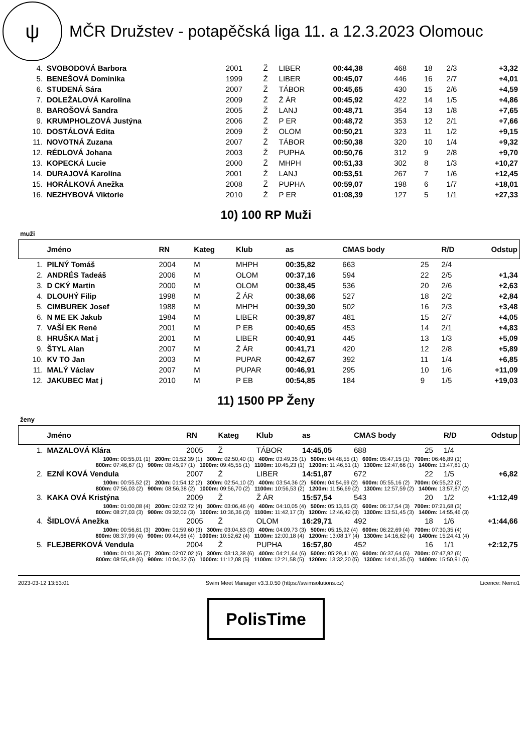ψ
MČR Družstev - potapěčská liga 11. a 12.3.2023 Olomouc
| 4. | SVOBODOVÁ Barbora | 2001 | Ž | LIBER | 00:44,38 | 468 | 18 | 2/3 | +3,32 |
| 5. | BENEŠOVÁ Dominika | 1999 | Ž | LIBER | 00:45,07 | 446 | 16 | 2/7 | +4,01 |
| 6. | STUDENÁ Sára | 2007 | Ž | TÁBOR | 00:45,65 | 430 | 15 | 2/6 | +4,59 |
| 7. | DOLEŽALOVÁ Karolína | 2009 | Ž | Ž ÁR | 00:45,92 | 422 | 14 | 1/5 | +4,86 |
| 8. | BAROŠOVÁ Sandra | 2005 | Ž | LANJ | 00:48,71 | 354 | 13 | 1/8 | +7,65 |
| 9. | KRUMPHOLZOVÁ Justýna | 2006 | Ž | P ER | 00:48,72 | 353 | 12 | 2/1 | +7,66 |
| 10. | DOSTÁLOVÁ Edita | 2009 | Ž | OLOM | 00:50,21 | 323 | 11 | 1/2 | +9,15 |
| 11. | NOVOTNÁ Zuzana | 2007 | Ž | TÁBOR | 00:50,38 | 320 | 10 | 1/4 | +9,32 |
| 12. | RÉDLOVÁ Johana | 2003 | Ž | PUPHA | 00:50,76 | 312 | 9 | 2/8 | +9,70 |
| 13. | KOPECKÁ Lucie | 2000 | Ž | MHPH | 00:51,33 | 302 | 8 | 1/3 | +10,27 |
| 14. | DURAJOVÁ Karolína | 2001 | Ž | LANJ | 00:53,51 | 267 | 7 | 1/6 | +12,45 |
| 15. | HORÁLKOVÁ Anežka | 2008 | Ž | PUPHA | 00:59,07 | 198 | 6 | 1/7 | +18,01 |
| 16. | NEZHYBOVÁ Viktorie | 2010 | Ž | P ER | 01:08,39 | 127 | 5 | 1/1 | +27,33 |
10) 100 RP Muži
muži
| | Jméno | RN | Kateg | Klub | as | CMAS body | | R/D | Odstup |
| --- | --- | --- | --- | --- | --- | --- | --- | --- | --- |
| 1. | PILNÝ Tomáš | 2004 | M | MHPH | 00:35,82 | 663 | 25 | 2/4 | |
| 2. | ANDRÉS Tadeáš | 2006 | M | OLOM | 00:37,16 | 594 | 22 | 2/5 | +1,34 |
| 3. | D CKÝ Martin | 2000 | M | OLOM | 00:38,45 | 536 | 20 | 2/6 | +2,63 |
| 4. | DLOUHÝ Filip | 1998 | M | Ž ÁR | 00:38,66 | 527 | 18 | 2/2 | +2,84 |
| 5. | CIMBUREK Josef | 1988 | M | MHPH | 00:39,30 | 502 | 16 | 2/3 | +3,48 |
| 6. | N ME EK Jakub | 1984 | M | LIBER | 00:39,87 | 481 | 15 | 2/7 | +4,05 |
| 7. | VAŠÍ EK René | 2001 | M | P EB | 00:40,65 | 453 | 14 | 2/1 | +4,83 |
| 8. | HRUŠKA Mat j | 2001 | M | LIBER | 00:40,91 | 445 | 13 | 1/3 | +5,09 |
| 9. | ŠTYL Alan | 2007 | M | Ž ÁR | 00:41,71 | 420 | 12 | 2/8 | +5,89 |
| 10. | KV TO Jan | 2003 | M | PUPAR | 00:42,67 | 392 | 11 | 1/4 | +6,85 |
| 11. | MALÝ Václav | 2007 | M | PUPAR | 00:46,91 | 295 | 10 | 1/6 | +11,09 |
| 12. | JAKUBEC Mat j | 2010 | M | P EB | 00:54,85 | 184 | 9 | 1/5 | +19,03 |
11) 1500 PP Ženy
ženy
| | Jméno | RN | Kateg | Klub | as | CMAS body | | R/D | Odstup |
| --- | --- | --- | --- | --- | --- | --- | --- | --- | --- |
| 1. | MAZALOVÁ Klára | 2005 | Ž | TÁBOR | 14:45,05 | 688 | 25 | 1/4 | |
| | 100m: 00:55,01 (1) 200m: 01:52,39 (1) 300m: 02:50,40 (1) 400m: 03:49,35 (1) 500m: 04:48,55 (1) 600m: 05:47,15 (1) 700m: 06:46,89 (1) 800m: 07:46,67 (1) 900m: 08:45,97 (1) 1000m: 09:45,55 (1) 1100m: 10:45,23 (1) 1200m: 11:46,51 (1) 1300m: 12:47,66 (1) 1400m: 13:47,81 (1) | | | | | | | | |
| 2. | EZNÍ KOVÁ Vendula | 2007 | Ž | LIBER | 14:51,87 | 672 | 22 | 1/5 | +6,82 |
| | 100m: 00:55,52 (2) 200m: 01:54,12 (2) 300m: 02:54,10 (2) 400m: 03:54,36 (2) 500m: 04:54,69 (2) 600m: 05:55,16 (2) 700m: 06:55,22 (2) 800m: 07:56,03 (2) 900m: 08:56,38 (2) 1000m: 09:56,70 (2) 1100m: 10:56,53 (2) 1200m: 11:56,69 (2) 1300m: 12:57,59 (2) 1400m: 13:57,87 (2) | | | | | | | | |
| 3. | KAKA OVÁ Kristýna | 2009 | Ž | Ž ÁR | 15:57,54 | 543 | 20 | 1/2 | +1:12,49 |
| | 100m: 01:00,08 (4) 200m: 02:02,72 (4) 300m: 03:06,46 (4) 400m: 04:10,05 (4) 500m: 05:13,65 (3) 600m: 06:17,54 (3) 700m: 07:21,68 (3) 800m: 08:27,03 (3) 900m: 09:32,02 (3) 1000m: 10:36,36 (3) 1100m: 11:42,17 (3) 1200m: 12:46,42 (3) 1300m: 13:51,45 (3) 1400m: 14:55,46 (3) | | | | | | | | |
| 4. | ŠIDLOVÁ Anežka | 2005 | Ž | OLOM | 16:29,71 | 492 | 18 | 1/6 | +1:44,66 |
| | 100m: 00:56,61 (3) 200m: 01:59,60 (3) 300m: 03:04,63 (3) 400m: 04:09,73 (3) 500m: 05:15,92 (4) 600m: 06:22,69 (4) 700m: 07:30,35 (4) 800m: 08:37,99 (4) 900m: 09:44,66 (4) 1000m: 10:52,62 (4) 1100m: 12:00,18 (4) 1200m: 13:08,17 (4) 1300m: 14:16,62 (4) 1400m: 15:24,41 (4) | | | | | | | | |
| 5. | FLEJBERKOVÁ Vendula | 2004 | Ž | PUPHA | 16:57,80 | 452 | 16 | 1/1 | +2:12,75 |
| | 100m: 01:01,36 (7) 200m: 02:07,02 (6) 300m: 03:13,38 (6) 400m: 04:21,64 (6) 500m: 05:29,41 (6) 600m: 06:37,64 (6) 700m: 07:47,92 (6) 800m: 08:55,49 (6) 900m: 10:04,32 (5) 1000m: 11:12,08 (5) 1100m: 12:21,58 (5) 1200m: 13:32,20 (5) 1300m: 14:41,35 (5) 1400m: 15:50,91 (5) | | | | | | | | |
2023-03-12 13:53:01 Swim Meet Manager v3.3.0.50 (https://swimsolutions.cz) Licence: Nemo1
PolisTime